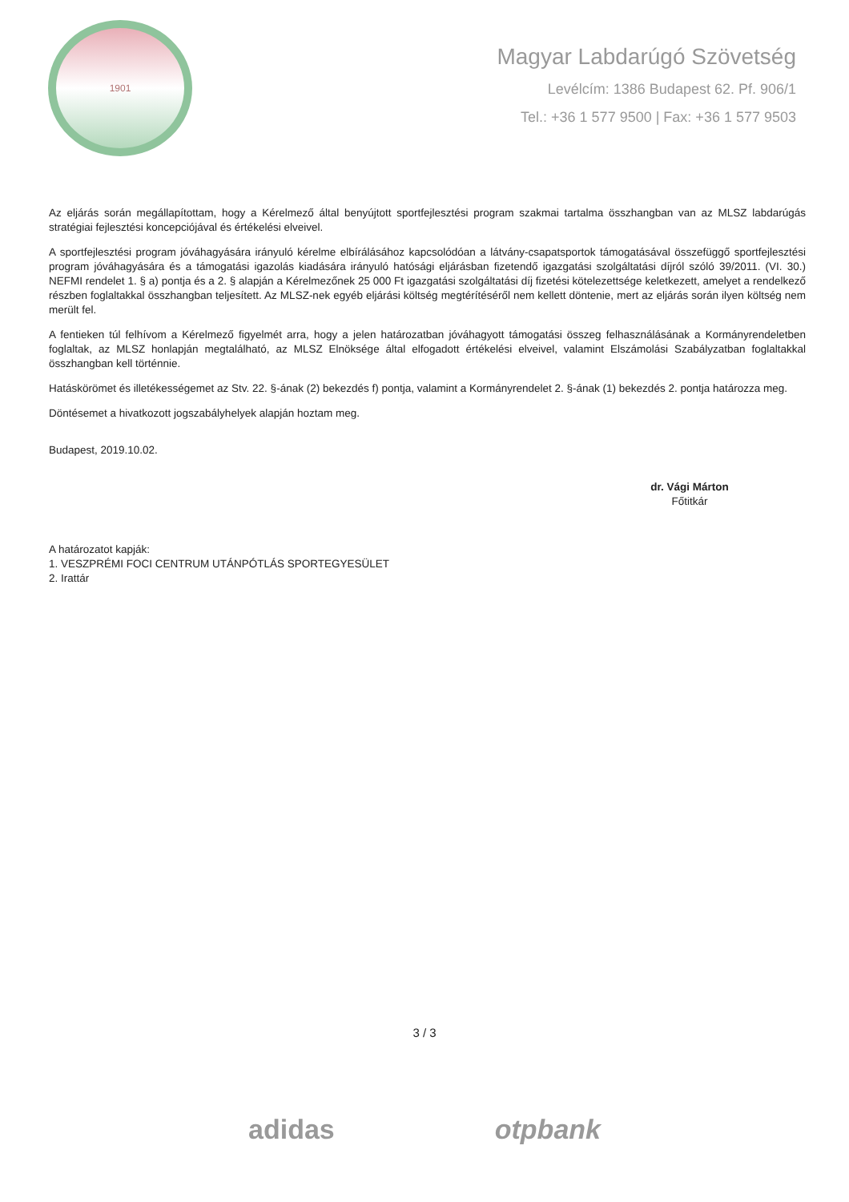1901
Magyar Labdarúgó Szövetség
Levélcím: 1386 Budapest 62. Pf. 906/1
Tel.: +36 1 577 9500 | Fax: +36 1 577 9503
Az eljárás során megállapítottam, hogy a Kérelmező által benyújtott sportfejlesztési program szakmai tartalma összhangban van az MLSZ labdarúgás stratégiai fejlesztési koncepciójával és értékelési elveivel.
A sportfejlesztési program jóváhagyására irányuló kérelme elbírálásához kapcsolódóan a látvány-csapatsportok támogatásával összefüggő sportfejlesztési program jóváhagyására és a támogatási igazolás kiadására irányuló hatósági eljárásban fizetendő igazgatási szolgáltatási díjról szóló 39/2011. (VI. 30.) NEFMI rendelet 1. § a) pontja és a 2. § alapján a Kérelmezőnek 25 000 Ft igazgatási szolgáltatási díj fizetési kötelezettsége keletkezett, amelyet a rendelkező részben foglaltakkal összhangban teljesített. Az MLSZ-nek egyéb eljárási költség megtérítéséről nem kellett döntenie, mert az eljárás során ilyen költség nem merült fel.
A fentieken túl felhívom a Kérelmező figyelmét arra, hogy a jelen határozatban jóváhagyott támogatási összeg felhasználásának a Kormányrendeletben foglaltak, az MLSZ honlapján megtalálható, az MLSZ Elnöksége által elfogadott értékelési elveivel, valamint Elszámolási Szabályzatban foglaltakkal összhangban kell történnie.
Hatáskörömet és illetékességemet az Stv. 22. §-ának (2) bekezdés f) pontja, valamint a Kormányrendelet 2. §-ának (1) bekezdés 2. pontja határozza meg.
Döntésemet a hivatkozott jogszabályhelyek alapján hoztam meg.
Budapest, 2019.10.02.
dr. Vági Márton
Főtitkár
A határozatot kapják:
1. VESZPRÉMI FOCI CENTRUM UTÁNPÓTLÁS SPORTEGYESÜLET
2. Irattár
3 / 3
adidas otpbank